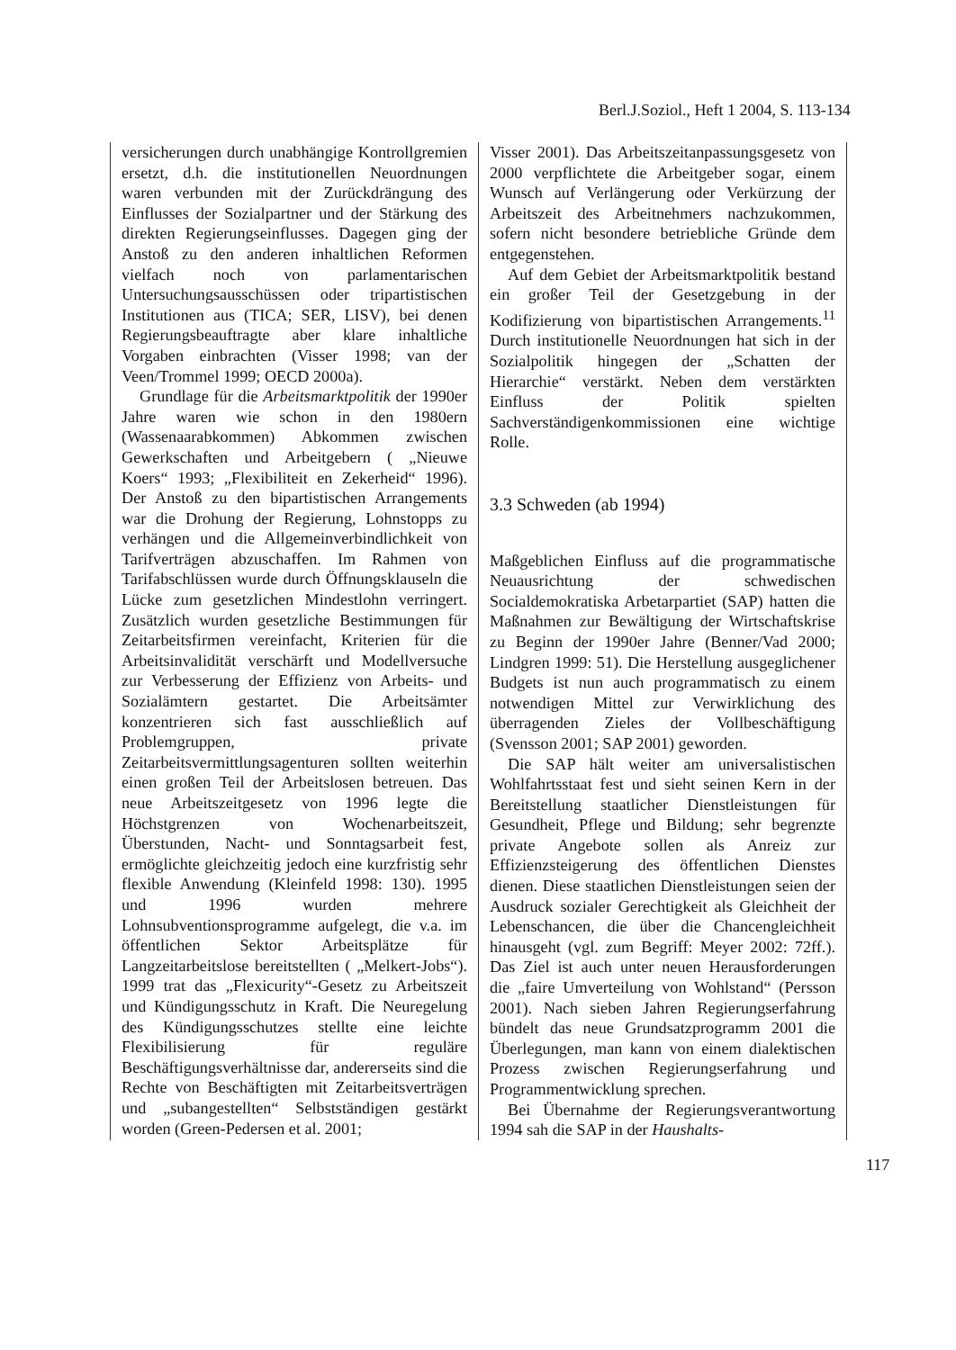Berl.J.Soziol., Heft 1 2004, S. 113-134
versicherungen durch unabhängige Kontrollgremien ersetzt, d.h. die institutionellen Neuordnungen waren verbunden mit der Zurückdrängung des Einflusses der Sozialpartner und der Stärkung des direkten Regierungseinflusses. Dagegen ging der Anstoß zu den anderen inhaltlichen Reformen vielfach noch von parlamentarischen Untersuchungsausschüssen oder tripartistischen Institutionen aus (TICA; SER, LISV), bei denen Regierungsbeauftragte aber klare inhaltliche Vorgaben einbrachten (Visser 1998; van der Veen/Trommel 1999; OECD 2000a).
Grundlage für die Arbeitsmarktpolitik der 1990er Jahre waren wie schon in den 1980ern (Wassenaarabkommen) Abkommen zwischen Gewerkschaften und Arbeitgebern ( „Nieuwe Koers“ 1993; „Flexibiliteit en Zekerheid“ 1996). Der Anstoß zu den bipartistischen Arrangements war die Drohung der Regierung, Lohnstopps zu verhängen und die Allgemeinverbindlichkeit von Tarifverträgen abzuschaffen. Im Rahmen von Tarifabschlüssen wurde durch Öffnungsklauseln die Lücke zum gesetzlichen Mindestlohn verringert. Zusätzlich wurden gesetzliche Bestimmungen für Zeitarbeitsfirmen vereinfacht, Kriterien für die Arbeitsinvalidität verschärft und Modellversuche zur Verbesserung der Effizienz von Arbeits- und Sozialämtern gestartet. Die Arbeitsämter konzentrieren sich fast ausschließlich auf Problemgruppen, private Zeitarbeitsvermittlungsagenturen sollten weiterhin einen großen Teil der Arbeitslosen betreuen. Das neue Arbeitszeitgesetz von 1996 legte die Höchstgrenzen von Wochenarbeitszeit, Überstunden, Nacht- und Sonntagsarbeit fest, ermöglichte gleichzeitig jedoch eine kurzfristig sehr flexible Anwendung (Kleinfeld 1998: 130). 1995 und 1996 wurden mehrere Lohnsubventionsprogramme aufgelegt, die v.a. im öffentlichen Sektor Arbeitsplätze für Langzeitarbeitslose bereitstellten ( „Melkert-Jobs“). 1999 trat das „Flexicurity“-Gesetz zu Arbeitszeit und Kündigungsschutz in Kraft. Die Neuregelung des Kündigungsschutzes stellte eine leichte Flexibilisierung für reguläre Beschäftigungsverhältnisse dar, andererseits sind die Rechte von Beschäftigten mit Zeitarbeitsverträgen und „subangestellten“ Selbstständigen gestärkt worden (Green-Pedersen et al. 2001;
Visser 2001). Das Arbeitszeitanpassungsgesetz von 2000 verpflichtete die Arbeitgeber sogar, einem Wunsch auf Verlängerung oder Verkürzung der Arbeitszeit des Arbeitnehmers nachzukommen, sofern nicht besondere betriebliche Gründe dem entgegenstehen.
Auf dem Gebiet der Arbeitsmarktpolitik bestand ein großer Teil der Gesetzgebung in der Kodifizierung von bipartistischen Arrangements.<sup>11</sup> Durch institutionelle Neuordnungen hat sich in der Sozialpolitik hingegen der „Schatten der Hierarchie“ verstärkt. Neben dem verstärkten Einfluss der Politik spielten Sachverständigenkommissionen eine wichtige Rolle.
3.3 Schweden (ab 1994)
Maßgeblichen Einfluss auf die programmatische Neuausrichtung der schwedischen Socialdemokratiska Arbetarpartiet (SAP) hatten die Maßnahmen zur Bewältigung der Wirtschaftskrise zu Beginn der 1990er Jahre (Benner/Vad 2000; Lindgren 1999: 51). Die Herstellung ausgeglichener Budgets ist nun auch programmatisch zu einem notwendigen Mittel zur Verwirklichung des überragenden Zieles der Vollbeschäftigung (Svensson 2001; SAP 2001) geworden.
Die SAP hält weiter am universalistischen Wohlfahrtsstaat fest und sieht seinen Kern in der Bereitstellung staatlicher Dienstleistungen für Gesundheit, Pflege und Bildung; sehr begrenzte private Angebote sollen als Anreiz zur Effizienzsteigerung des öffentlichen Dienstes dienen. Diese staatlichen Dienstleistungen seien der Ausdruck sozialer Gerechtigkeit als Gleichheit der Lebenschancen, die über die Chancengleichheit hinausgeht (vgl. zum Begriff: Meyer 2002: 72ff.). Das Ziel ist auch unter neuen Herausforderungen die „faire Umverteilung von Wohlstand“ (Persson 2001). Nach sieben Jahren Regierungserfahrung bündelt das neue Grundsatzprogramm 2001 die Überlegungen, man kann von einem dialektischen Prozess zwischen Regierungserfahrung und Programmentwicklung sprechen.
Bei Übernahme der Regierungsverantwortung 1994 sah die SAP in der Haushalts-
117